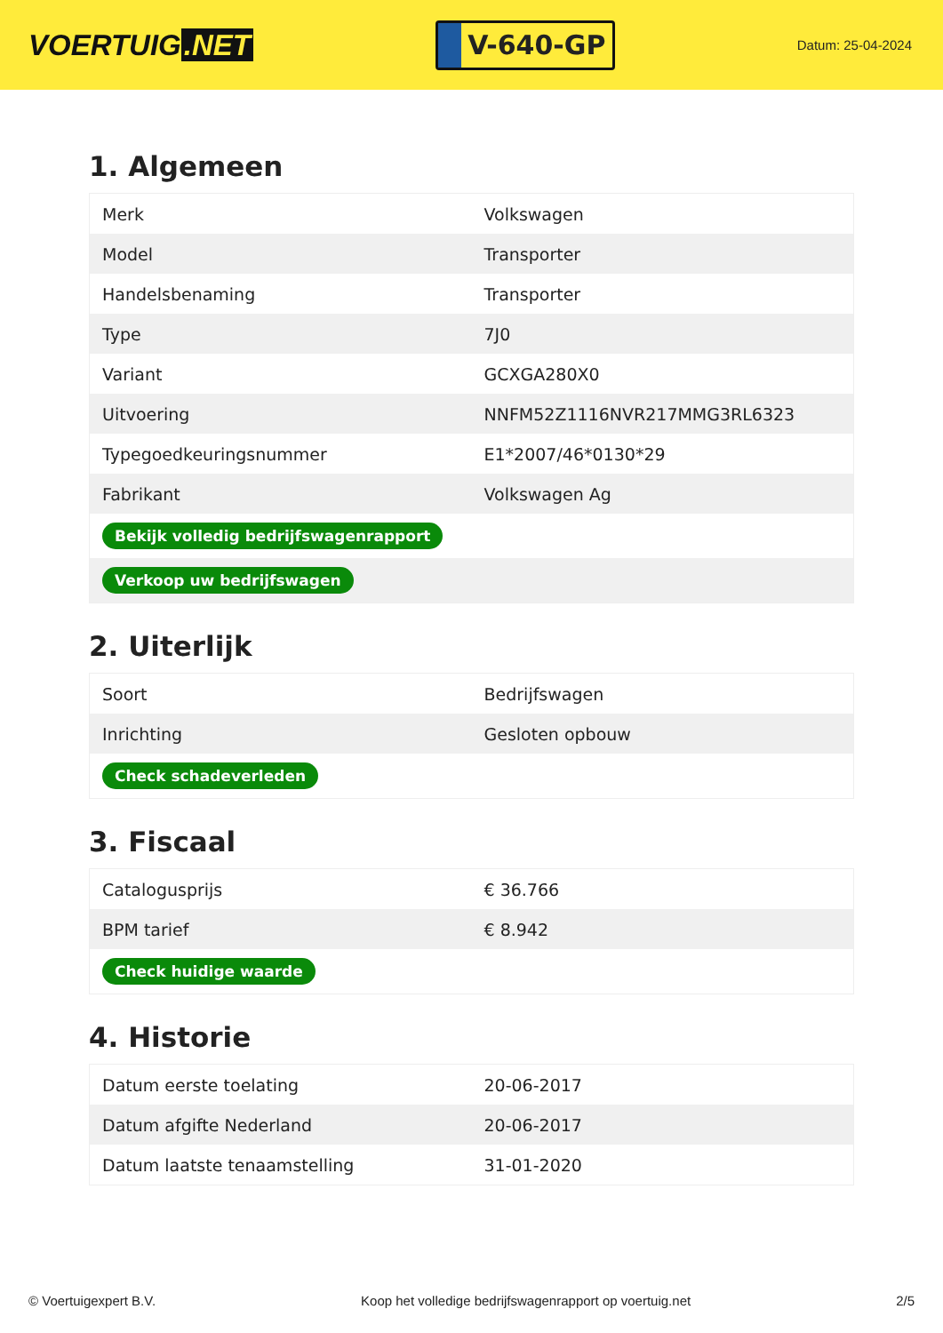VOERTUIG.NET
V-640-GP
Datum: 25-04-2024
1. Algemeen
| Merk | Volkswagen |
| Model | Transporter |
| Handelsbenaming | Transporter |
| Type | 7J0 |
| Variant | GCXGA280X0 |
| Uitvoering | NNFM52Z1116NVR217MMG3RL6323 |
| Typegoedkeuringsnummer | E1*2007/46*0130*29 |
| Fabrikant | Volkswagen Ag |
| Bekijk volledig bedrijfswagenrapport | |
| Verkoop uw bedrijfswagen | |
2. Uiterlijk
| Soort | Bedrijfswagen |
| Inrichting | Gesloten opbouw |
| Check schadeverleden | |
3. Fiscaal
| Catalogusprijs | € 36.766 |
| BPM tarief | € 8.942 |
| Check huidige waarde | |
4. Historie
| Datum eerste toelating | 20-06-2017 |
| Datum afgifte Nederland | 20-06-2017 |
| Datum laatste tenaamstelling | 31-01-2020 |
© Voertuigexpert B.V. Koop het volledige bedrijfswagenrapport op voertuig.net 2/5